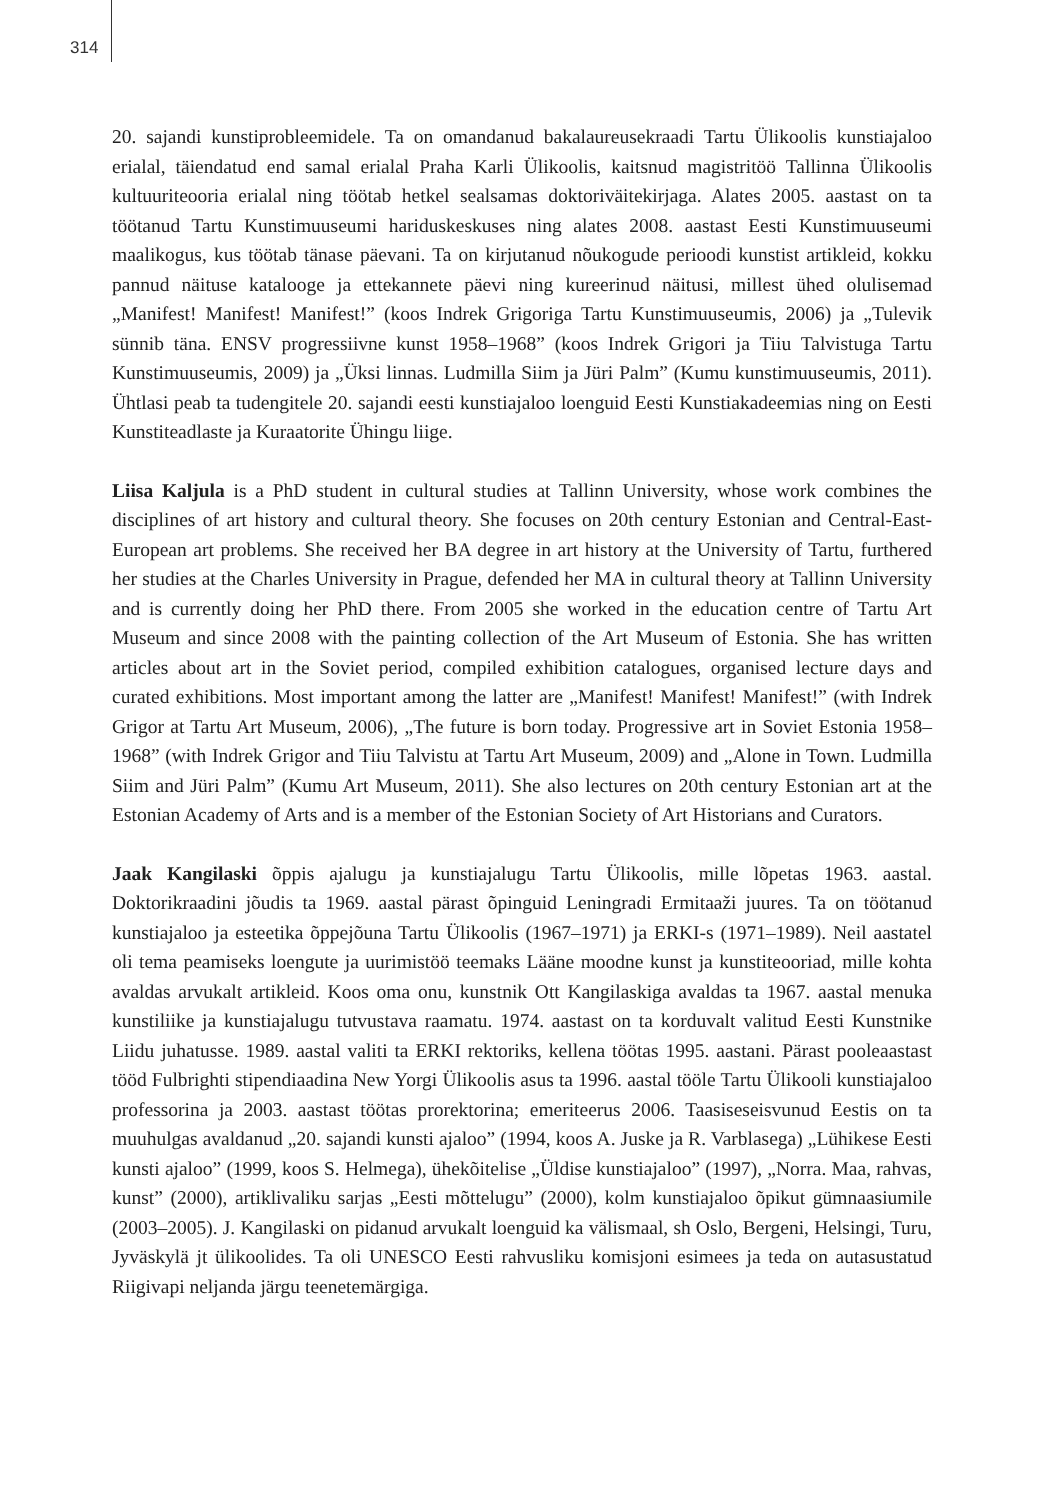314
20. sajandi kunstiprobleemidele. Ta on omandanud bakalaureusekraadi Tartu Ülikoolis kunstiajaloo erialal, täiendatud end samal erialal Praha Karli Ülikoolis, kaitsnud magistritöö Tallinna Ülikoolis kultuuriteooria erialal ning töötab hetkel sealsamas doktoriväitekirjaga. Alates 2005. aastast on ta töötanud Tartu Kunstimuuseumi hariduskeskuses ning alates 2008. aastast Eesti Kunstimuuseumi maalikogus, kus töötab tänase päevani. Ta on kirjutanud nõukogude perioodi kunstist artikleid, kokku pannud näituse katalooge ja ettekannete päevi ning kureerinud näitusi, millest ühed olulisemad „Manifest! Manifest! Manifest!” (koos Indrek Grigoriga Tartu Kunstimuuseumis, 2006) ja „Tulevik sünnib täna. ENSV progressiivne kunst 1958–1968” (koos Indrek Grigori ja Tiiu Talvistuga Tartu Kunstimuuseumis, 2009) ja „Üksi linnas. Ludmilla Siim ja Jüri Palm” (Kumu kunstimuuseumis, 2011). Ühtlasi peab ta tudengitele 20. sajandi eesti kunstiajaloo loenguid Eesti Kunstiakadeemias ning on Eesti Kunstiteadlaste ja Kuraatorite Ühingu liige.
Liisa Kaljula is a PhD student in cultural studies at Tallinn University, whose work combines the disciplines of art history and cultural theory. She focuses on 20th century Estonian and Central-East-European art problems. She received her BA degree in art history at the University of Tartu, furthered her studies at the Charles University in Prague, defended her MA in cultural theory at Tallinn University and is currently doing her PhD there. From 2005 she worked in the education centre of Tartu Art Museum and since 2008 with the painting collection of the Art Museum of Estonia. She has written articles about art in the Soviet period, compiled exhibition catalogues, organised lecture days and curated exhibitions. Most important among the latter are „Manifest! Manifest! Manifest!” (with Indrek Grigor at Tartu Art Museum, 2006), „The future is born today. Progressive art in Soviet Estonia 1958–1968” (with Indrek Grigor and Tiiu Talvistu at Tartu Art Museum, 2009) and „Alone in Town. Ludmilla Siim and Jüri Palm” (Kumu Art Museum, 2011). She also lectures on 20th century Estonian art at the Estonian Academy of Arts and is a member of the Estonian Society of Art Historians and Curators.
Jaak Kangilaski õppis ajalugu ja kunstiajalugu Tartu Ülikoolis, mille lõpetas 1963. aastal. Doktorikraadini jõudis ta 1969. aastal pärast õpinguid Leningradi Ermitaaži juures. Ta on töötanud kunstiajaloo ja esteetika õppejõuna Tartu Ülikoolis (1967–1971) ja ERKI-s (1971–1989). Neil aastatel oli tema peamiseks loengute ja uurimistöö teemaks Lääne moodne kunst ja kunstiteooriad, mille kohta avaldas arvukalt artikleid. Koos oma onu, kunstnik Ott Kangilaskiga avaldas ta 1967. aastal menuka kunstiliike ja kunstiajalugu tutvustava raamatu. 1974. aastast on ta korduvalt valitud Eesti Kunstnike Liidu juhatusse. 1989. aastal valiti ta ERKI rektoriks, kellena töötas 1995. aastani. Pärast pooleaastast tööd Fulbrighti stipendiaadina New Yorgi Ülikoolis asus ta 1996. aastal tööle Tartu Ülikooli kunstiajaloo professorina ja 2003. aastast töötas prorektorina; emeriteerus 2006. Taasiseseisvunud Eestis on ta muuhulgas avaldanud „20. sajandi kunsti ajaloo” (1994, koos A. Juske ja R. Varblasega) „Lühikese Eesti kunsti ajaloo” (1999, koos S. Helmega), ühekõitelise „Üldise kunstiajaloo” (1997), „Norra. Maa, rahvas, kunst” (2000), artiklivaliku sarjas „Eesti mõttelugu” (2000), kolm kunstiajaloo õpikut gümnaasiumile (2003–2005). J. Kangilaski on pidanud arvukalt loenguid ka välismaal, sh Oslo, Bergeni, Helsingi, Turu, Jyväskylä jt ülikoolides. Ta oli UNESCO Eesti rahvusliku komisjoni esimees ja teda on autasustatud Riigivapi neljanda järgu teenetemärgiga.